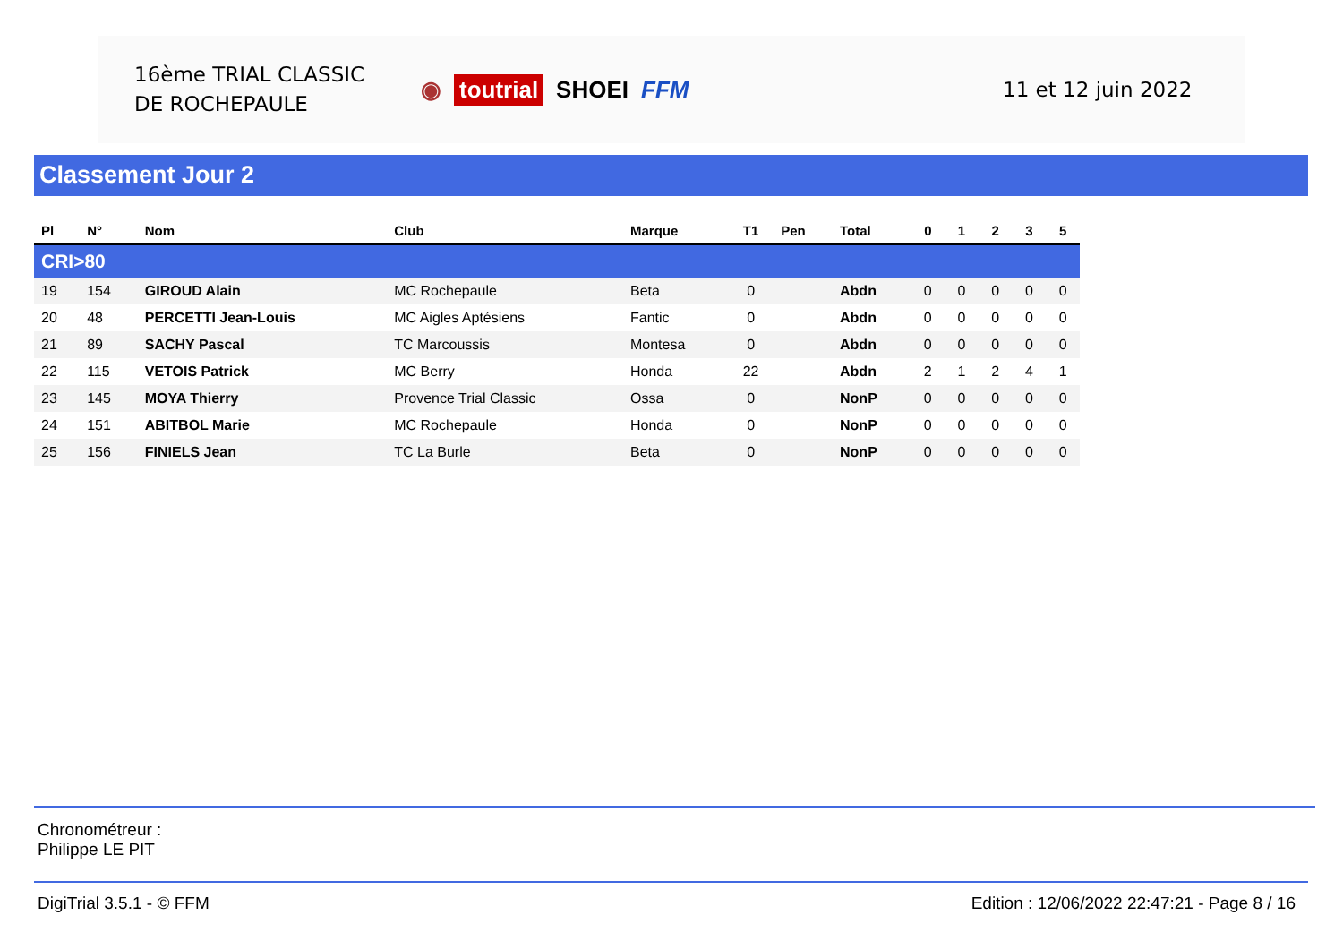16ème TRIAL CLASSIC
DE ROCHEPAULE
◉ toutrial SHOEI FFM 11 et 12 juin 2022
Classement Jour 2
| Pl | N° | Nom | Club | Marque | T1 | Pen | Total | 0 | 1 | 2 | 3 | 5 |
| --- | --- | --- | --- | --- | --- | --- | --- | --- | --- | --- | --- | --- |
| CRI>80 | | | | | | | | | | | | |
| 19 | 154 | GIROUD Alain | MC Rochepaule | Beta | 0 | | Abdn | 0 | 0 | 0 | 0 | 0 |
| 20 | 48 | PERCETTI Jean-Louis | MC Aigles Aptésiens | Fantic | 0 | | Abdn | 0 | 0 | 0 | 0 | 0 |
| 21 | 89 | SACHY Pascal | TC Marcoussis | Montesa | 0 | | Abdn | 0 | 0 | 0 | 0 | 0 |
| 22 | 115 | VETOIS Patrick | MC Berry | Honda | 22 | | Abdn | 2 | 1 | 2 | 4 | 1 |
| 23 | 145 | MOYA Thierry | Provence Trial Classic | Ossa | 0 | | NonP | 0 | 0 | 0 | 0 | 0 |
| 24 | 151 | ABITBOL Marie | MC Rochepaule | Honda | 0 | | NonP | 0 | 0 | 0 | 0 | 0 |
| 25 | 156 | FINIELS Jean | TC La Burle | Beta | 0 | | NonP | 0 | 0 | 0 | 0 | 0 |
Chronométreur :
Philippe LE PIT
DigiTrial 3.5.1 - © FFM Edition : 12/06/2022 22:47:21 - Page 8 / 16